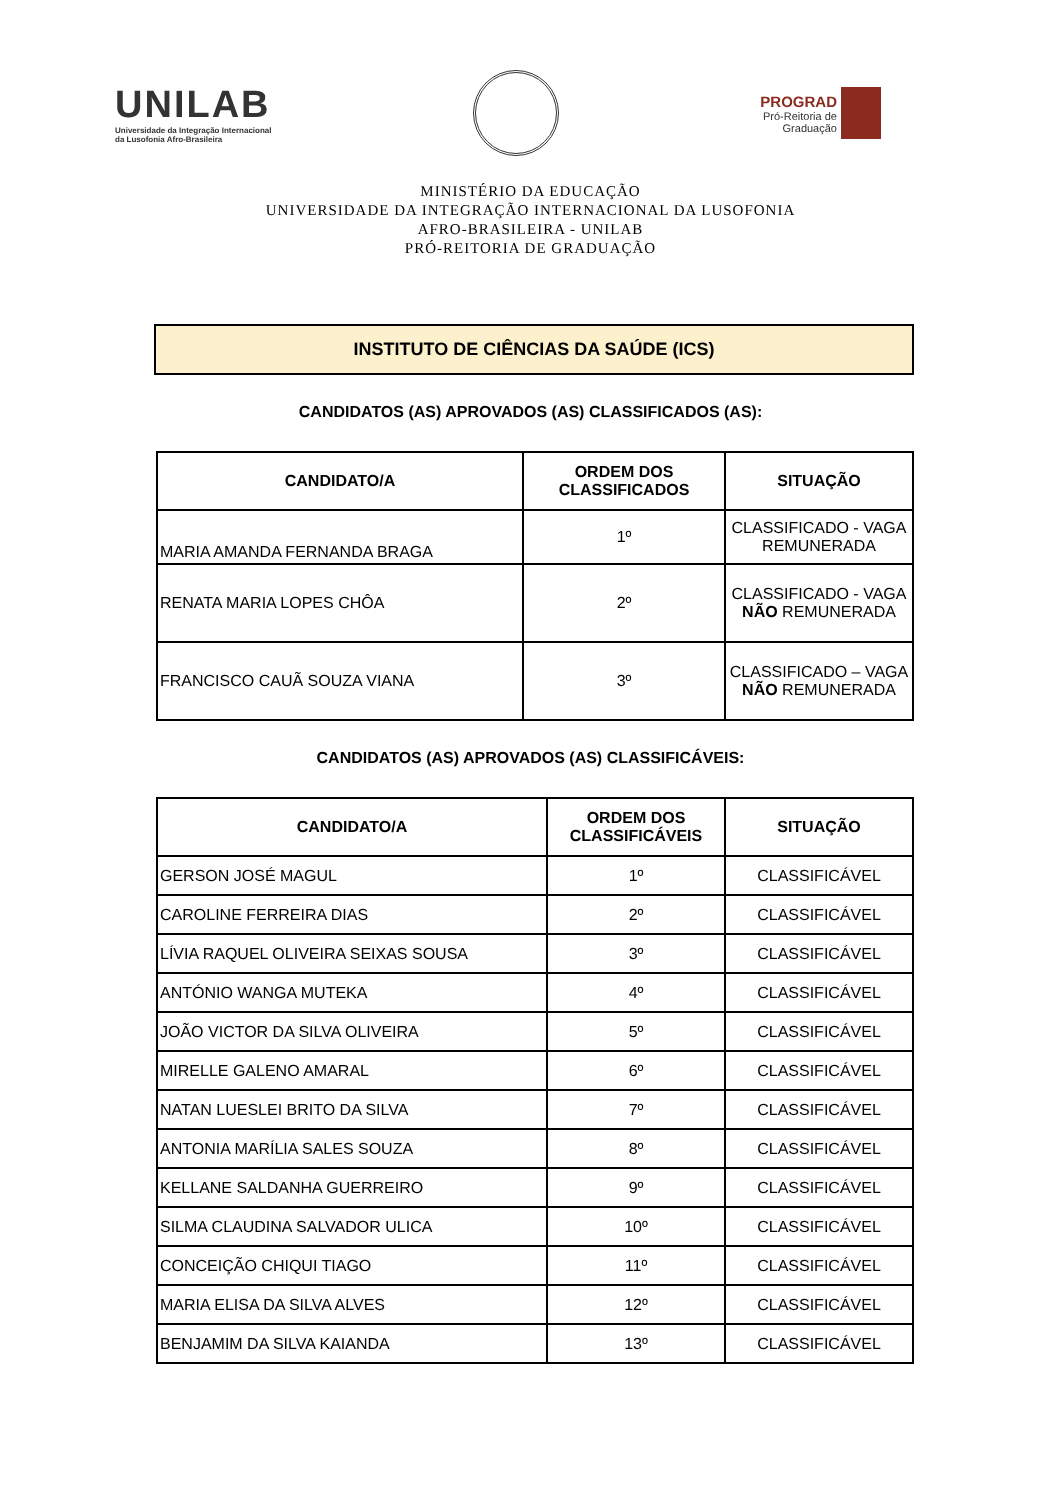UNILAB
Universidade da Integração Internacional
da Lusofonia Afro-Brasileira
PROGRAD
Pró-Reitoria de
Graduação
MINISTÉRIO DA EDUCAÇÃO
UNIVERSIDADE DA INTEGRAÇÃO INTERNACIONAL DA LUSOFONIA
AFRO-BRASILEIRA - UNILAB
PRÓ-REITORIA DE GRADUAÇÃO
INSTITUTO DE CIÊNCIAS DA SAÚDE (ICS)
CANDIDATOS (AS) APROVADOS (AS) CLASSIFICADOS (AS):
| CANDIDATO/A | ORDEM DOS CLASSIFICADOS | SITUAÇÃO |
| --- | --- | --- |
| MARIA AMANDA FERNANDA BRAGA | 1º | CLASSIFICADO - VAGA REMUNERADA |
| RENATA MARIA LOPES CHÔA | 2º | CLASSIFICADO - VAGA NÃO REMUNERADA |
| FRANCISCO CAUÃ SOUZA VIANA | 3º | CLASSIFICADO – VAGA NÃO REMUNERADA |
CANDIDATOS (AS) APROVADOS (AS) CLASSIFICÁVEIS:
| CANDIDATO/A | ORDEM DOS CLASSIFICÁVEIS | SITUAÇÃO |
| --- | --- | --- |
| GERSON JOSÉ MAGUL | 1º | CLASSIFICÁVEL |
| CAROLINE FERREIRA DIAS | 2º | CLASSIFICÁVEL |
| LÍVIA RAQUEL OLIVEIRA SEIXAS SOUSA | 3º | CLASSIFICÁVEL |
| ANTÓNIO WANGA MUTEKA | 4º | CLASSIFICÁVEL |
| JOÃO VICTOR DA SILVA OLIVEIRA | 5º | CLASSIFICÁVEL |
| MIRELLE GALENO AMARAL | 6º | CLASSIFICÁVEL |
| NATAN LUESLEI BRITO DA SILVA | 7º | CLASSIFICÁVEL |
| ANTONIA MARÍLIA SALES SOUZA | 8º | CLASSIFICÁVEL |
| KELLANE SALDANHA GUERREIRO | 9º | CLASSIFICÁVEL |
| SILMA CLAUDINA SALVADOR ULICA | 10º | CLASSIFICÁVEL |
| CONCEIÇÃO CHIQUI TIAGO | 11º | CLASSIFICÁVEL |
| MARIA ELISA DA SILVA ALVES | 12º | CLASSIFICÁVEL |
| BENJAMIM DA SILVA KAIANDA | 13º | CLASSIFICÁVEL |